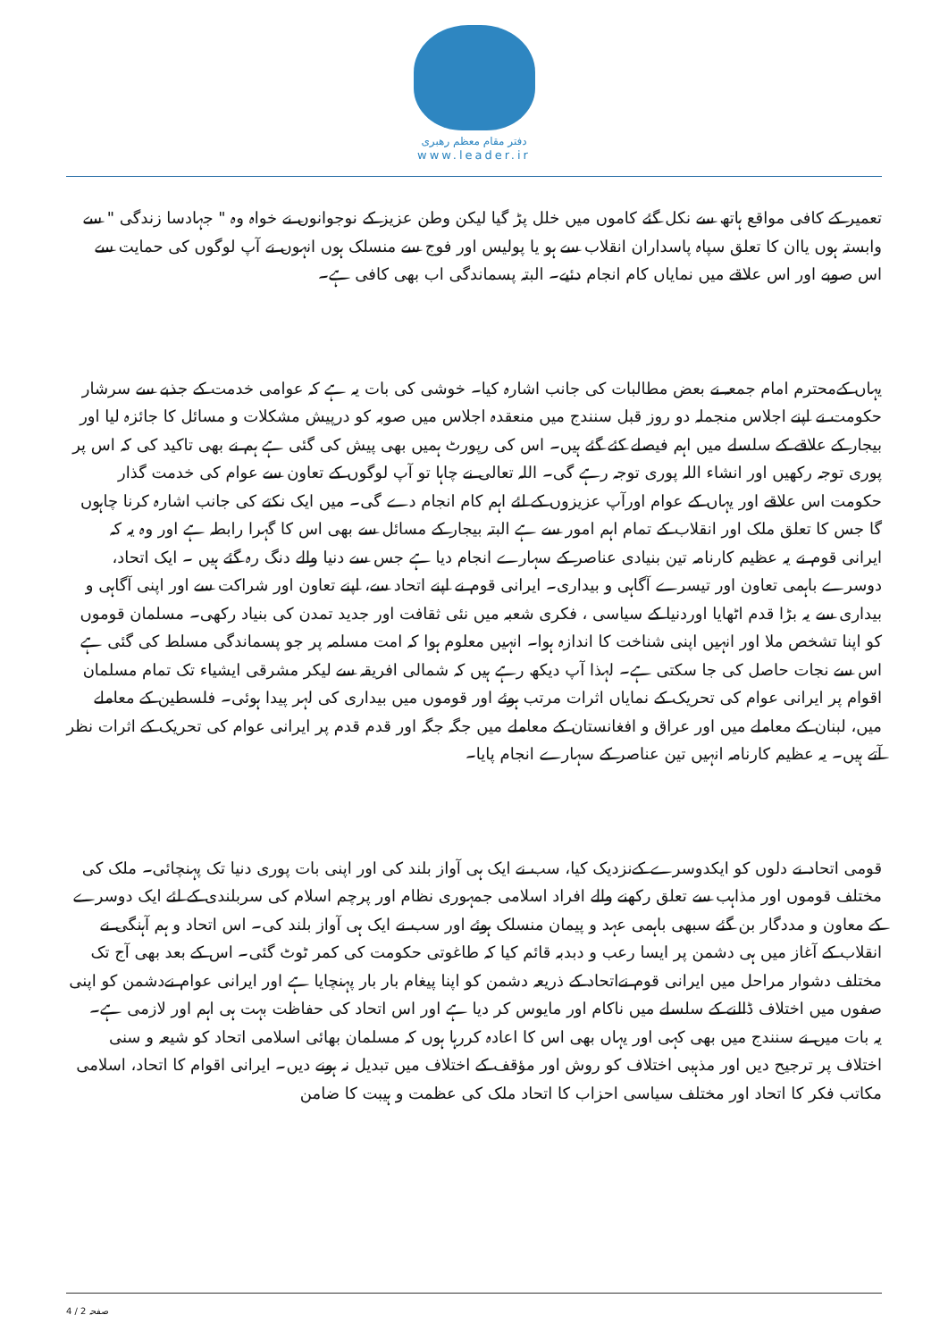دفتر مقام معظم رهبری
www.leader.ir
تعمیر کے کافی مواقع ہاتھ سے نکل گئے کاموں میں خلل پڑ گیا لیکن وطن عزیز کے نوجوانوں نے خواہ وہ " جہادسا زندگی " سے وابستہ ہوں یاان کا تعلق سپاہ پاسداران انقلاب سے ہو یا پولیس اور فوج سے منسلک ہوں انہوں نے آپ لوگوں کی حمایت سے اس صوبے اور اس علاقے میں نمایاں کام انجام دئیے۔ البتہ پسماندگی اب بھی کافی ہے۔
یہاں کےمحترم امام جمعہ نے بعض مطالبات کی جانب اشارہ کیا۔ خوشی کی بات یہ ہے کہ عوامی خدمت کے جذبے سے سرشار حکومت نے اپنے اجلاس منجملہ دو روز قبل سنندج میں منعقدہ اجلاس میں صوبہ کو درپیش مشکلات و مسائل کا جائزہ لیا اور بیجار کے علاقے کے سلسلے میں اہم فیصلے کئے گئے ہیں۔ اس کی رپورٹ ہمیں بھی پیش کی گئی ہے ہم نے بھی تاکید کی کہ اس پر پوری توجہ رکھیں اور انشاء اللہ پوری توجہ رہے گی۔ اللہ تعالی نے چاہا تو آپ لوگوں کے تعاون سے عوام کی خدمت گذار حکومت اس علاقے اور یہاں کے عوام اورآپ عزیزوں کے لئے اہم کام انجام دے گی۔ میں ایک نکتے کی جانب اشارہ کرنا چاہوں گا جس کا تعلق ملک اور انقلاب کے تمام اہم امور سے ہے البتہ بیجار کے مسائل سے بھی اس کا گہرا رابطہ ہے اور وہ یہ کہ ایرانی قوم نے یہ عظیم کارنامہ تین بنیادی عناصر کے سہارے انجام دیا ہے جس سے دنیا والے دنگ رہ گئے ہیں ۔ ایک اتحاد، دوسرے باہمی تعاون اور تیسرے آگاہی و بیداری۔ ایرانی قوم نے اپنے اتحاد سے، اپنے تعاون اور شراکت سے اور اپنی آگاہی و بیداری سے یہ بڑا قدم اٹھایا اوردنیا کے سیاسی ، فکری شعبہ میں نئی ثقافت اور جدید تمدن کی بنیاد رکھی۔ مسلمان قوموں کو اپنا تشخص ملا اور انہیں اپنی شناخت کا اندازہ ہوا۔ انہیں معلوم ہوا کہ امت مسلمہ پر جو پسماندگی مسلط کی گئی ہے اس سے نجات حاصل کی جا سکتی ہے۔ لہذا آپ دیکھ رہے ہیں کہ شمالی افریقہ سے لیکر مشرقی ایشیاء تک تمام مسلمان اقوام پر ایرانی عوام کی تحریک کے نمایاں اثرات مرتب ہوئے اور قوموں میں بیداری کی لہر پیدا ہوئی۔ فلسطین کے معاملے میں، لبنان کے معاملے میں اور عراق و افغانستان کے معاملے میں جگہ جگہ اور قدم قدم پر ایرانی عوام کی تحریک کے اثرات نظر آتے ہیں۔ یہ عظیم کارنامہ انہیں تین عناصر کے سہارے انجام پایا۔
قومی اتحاد نے دلوں کو ایکدوسرے کےنزدیک کیا، سب نے ایک ہی آواز بلند کی اور اپنی بات پوری دنیا تک پہنچائی۔ ملک کی مختلف قوموں اور مذاہب سے تعلق رکھنے والے افراد اسلامی جمہوری نظام اور پرچم اسلام کی سربلندی کے لئے ایک دوسرے کے معاون و مددگار بن گئے سبھی باہمی عہد و پیمان منسلک ہوئے اور سب نے ایک ہی آواز بلند کی۔ اس اتحاد و ہم آہنگی نے انقلاب کے آغاز میں ہی دشمن پر ایسا رعب و دبدبہ قائم کیا کہ طاغوتی حکومت کی کمر ٹوٹ گئی۔ اس کے بعد بھی آج تک مختلف دشوار مراحل میں ایرانی قوم نےاتحاد کے ذریعہ دشمن کو اپنا پیغام بار بار پہنچایا ہے اور ایرانی عوام نےدشمن کو اپنی صفوں میں اختلاف ڈالنے کے سلسلے میں ناکام اور مایوس کر دیا ہے اور اس اتحاد کی حفاظت بہت ہی اہم اور لازمی ہے۔
یہ بات میں نے سنندج میں بھی کہی اور یہاں بھی اس کا اعادہ کررہا ہوں کہ مسلمان بھائی اسلامی اتحاد کو شیعہ و سنی اختلاف پر ترجیح دیں اور مذہبی اختلاف کو روش اور مؤقف کے اختلاف میں تبدیل نہ ہونے دیں۔ ایرانی اقوام کا اتحاد، اسلامی مکاتب فکر کا اتحاد اور مختلف سیاسی احزاب کا اتحاد ملک کی عظمت و ہیبت کا ضامن
صفحہ 2 / 4